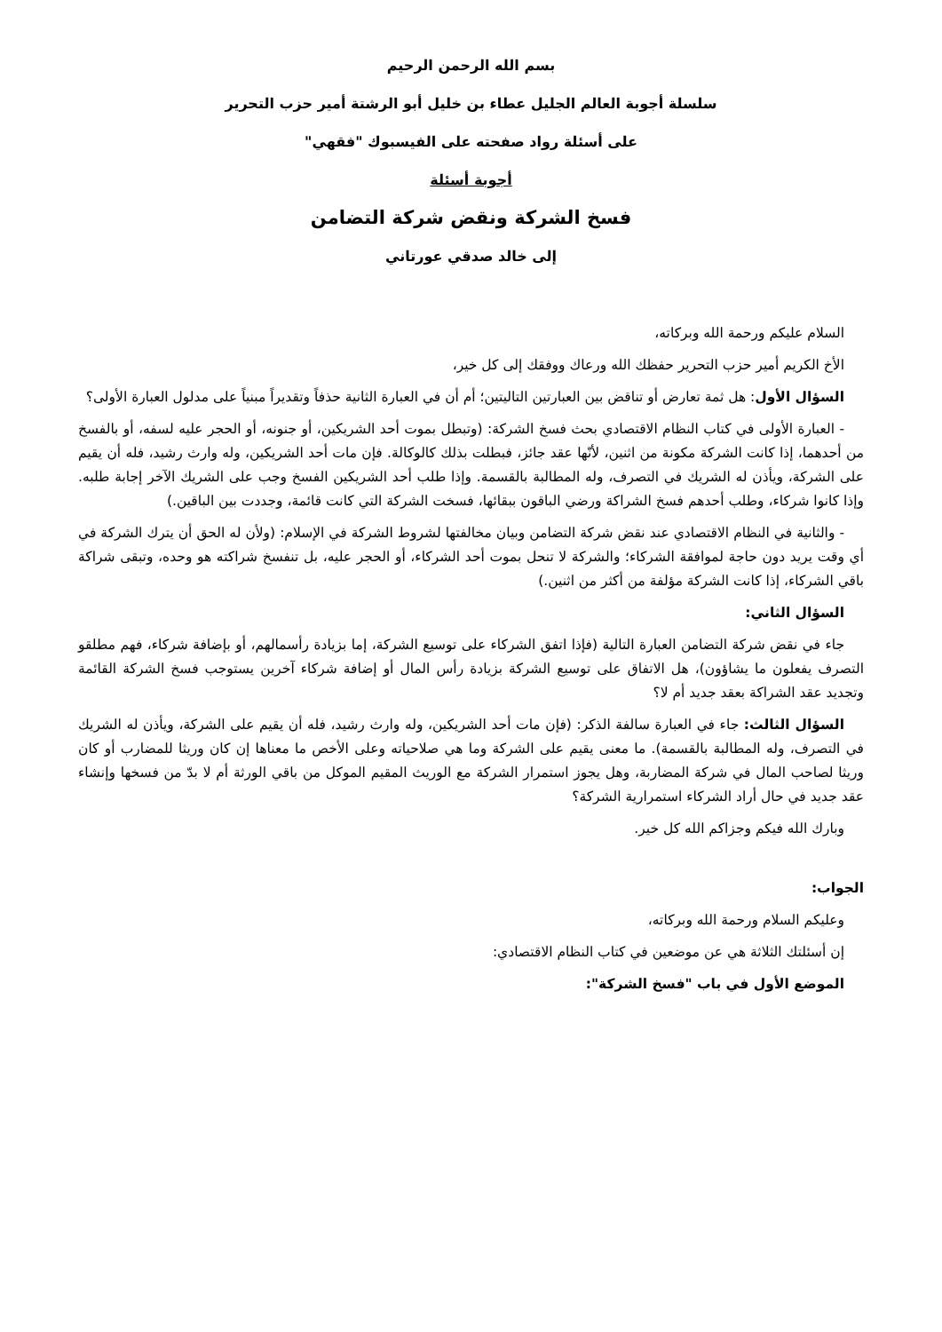بسم الله الرحمن الرحيم
سلسلة أجوبة العالم الجليل عطاء بن خليل أبو الرشتة أمير حزب التحرير
على أسئلة رواد صفحته على الفيسبوك "فقهي"
أجوبة أسئلة
فسخ الشركة ونقض شركة التضامن
إلى خالد صدقي عورتاني
السلام عليكم ورحمة الله وبركاته،
الأخ الكريم أمير حزب التحرير حفظك الله ورعاك ووفقك إلى كل خير،
السؤال الأول: هل ثمة تعارض أو تناقض بين العبارتين التاليتين؛ أم أن في العبارة الثانية حذفاً وتقديراً مبنياً على مدلول العبارة الأولى؟
- العبارة الأولى في كتاب النظام الاقتصادي بحث فسخ الشركة: (وتبطل بموت أحد الشريكين، أو جنونه، أو الحجر عليه لسفه، أو بالفسخ من أحدهما، إذا كانت الشركة مكونة من اثنين، لأنّها عقد جائز، فبطلت بذلك كالوكالة. فإن مات أحد الشريكين، وله وارث رشيد، فله أن يقيم على الشركة، ويأذن له الشريك في التصرف، وله المطالبة بالقسمة. وإذا طلب أحد الشريكين الفسخ وجب على الشريك الآخر إجابة طلبه. وإذا كانوا شركاء، وطلب أحدهم فسخ الشراكة ورضي الباقون ببقائها، فسخت الشركة التي كانت قائمة، وجددت بين الباقين.)
- والثانية في النظام الاقتصادي عند نقض شركة التضامن وبيان مخالفتها لشروط الشركة في الإسلام: (ولأن له الحق أن يترك الشركة في أي وقت يريد دون حاجة لموافقة الشركاء؛ والشركة لا تنحل بموت أحد الشركاء، أو الحجر عليه، بل تنفسخ شراكته هو وحده، وتبقى شراكة باقي الشركاء، إذا كانت الشركة مؤلفة من أكثر من اثنين.)
السؤال الثاني:
جاء في نقض شركة التضامن العبارة التالية (فإذا اتفق الشركاء على توسيع الشركة، إما بزيادة رأسمالهم، أو بإضافة شركاء، فهم مطلقو التصرف يفعلون ما يشاؤون)، هل الاتفاق على توسيع الشركة بزيادة رأس المال أو إضافة شركاء آخرين يستوجب فسخ الشركة القائمة وتجديد عقد الشراكة بعقد جديد أم لا؟
السؤال الثالث: جاء في العبارة سالفة الذكر: (فإن مات أحد الشريكين، وله وارث رشيد، فله أن يقيم على الشركة، ويأذن له الشريك في التصرف، وله المطالبة بالقسمة). ما معنى يقيم على الشركة وما هي صلاحياته وعلى الأخص ما معناها إن كان وريثا للمضارب أو كان وريثا لصاحب المال في شركة المضاربة، وهل يجوز استمرار الشركة مع الوريث المقيم الموكل من باقي الورثة أم لا بدّ من فسخها وإنشاء عقد جديد في حال أراد الشركاء استمرارية الشركة؟
وبارك الله فيكم وجزاكم الله كل خير.
الجواب:
وعليكم السلام ورحمة الله وبركاته،
إن أسئلتك الثلاثة هي عن موضعين في كتاب النظام الاقتصادي:
الموضع الأول في باب "فسخ الشركة":